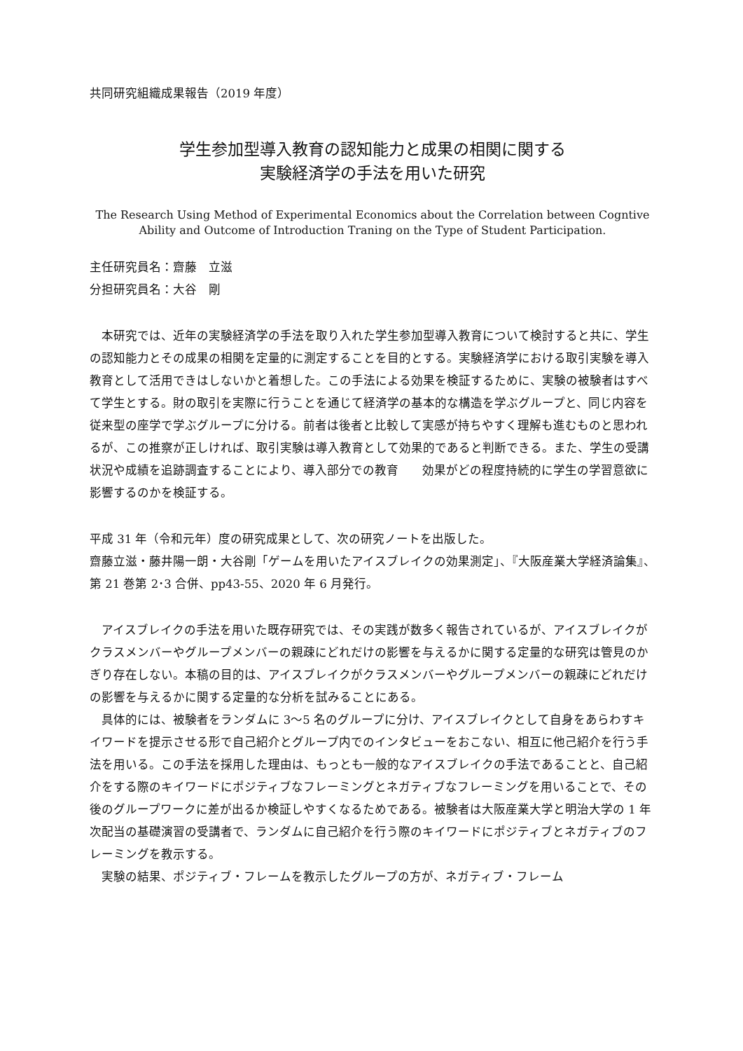共同研究組織成果報告（2019 年度）
学生参加型導入教育の認知能力と成果の相関に関する
実験経済学の手法を用いた研究
The Research Using Method of Experimental Economics about the Correlation between Cogntive Ability and Outcome of Introduction Traning on the Type of Student Participation.
主任研究員名：齋藤　立滋
分担研究員名：大谷　剛
本研究では、近年の実験経済学の手法を取り入れた学生参加型導入教育について検討すると共に、学生の認知能力とその成果の相関を定量的に測定することを目的とする。実験経済学における取引実験を導入教育として活用できはしないかと着想した。この手法による効果を検証するために、実験の被験者はすべて学生とする。財の取引を実際に行うことを通じて経済学の基本的な構造を学ぶグループと、同じ内容を従来型の座学で学ぶグループに分ける。前者は後者と比較して実感が持ちやすく理解も進むものと思われるが、この推察が正しければ、取引実験は導入教育として効果的であると判断できる。また、学生の受講状況や成績を追跡調査することにより、導入部分での教育　　効果がどの程度持続的に学生の学習意欲に影響するのかを検証する。
平成 31 年（令和元年）度の研究成果として、次の研究ノートを出版した。
齋藤立滋・藤井陽一朗・大谷剛「ゲームを用いたアイスブレイクの効果測定」、『大阪産業大学経済論集』、第 21 巻第 2･3 合併、pp43-55、2020 年 6 月発行。
アイスブレイクの手法を用いた既存研究では、その実践が数多く報告されているが、アイスブレイクがクラスメンバーやグループメンバーの親疎にどれだけの影響を与えるかに関する定量的な研究は管見のかぎり存在しない。本稿の目的は、アイスブレイクがクラスメンバーやグループメンバーの親疎にどれだけの影響を与えるかに関する定量的な分析を試みることにある。
具体的には、被験者をランダムに 3～5 名のグループに分け、アイスブレイクとして自身をあらわすキイワードを提示させる形で自己紹介とグループ内でのインタビューをおこない、相互に他己紹介を行う手法を用いる。この手法を採用した理由は、もっとも一般的なアイスブレイクの手法であることと、自己紹介をする際のキイワードにポジティブなフレーミングとネガティブなフレーミングを用いることで、その後のグループワークに差が出るか検証しやすくなるためである。被験者は大阪産業大学と明治大学の 1 年次配当の基礎演習の受講者で、ランダムに自己紹介を行う際のキイワードにポジティブとネガティブのフレーミングを教示する。
実験の結果、ポジティブ・フレームを教示したグループの方が、ネガティブ・フレーム